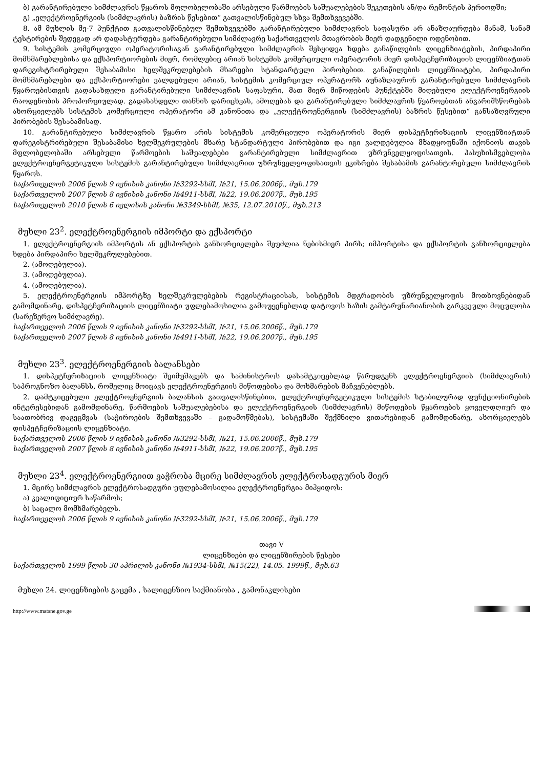ბ) გარანტირებული სიმძლავრის წყაროს მფლობელობაში არსებული წარმოების საშუალებების შეკეთების ან/და რემონტის პერიოდში;
გ) „ელექტროენერგიის (სიმძლავრის) ბაზრის წესებით“ გათვალისწინებულ სხვა შემთხვევებში.
8. ამ მუხლის მე-7 პუნქტით გათვალისწინებულ შემთხვევებში გარანტირებული სიმძლავრის საფასური არ ანაზღაურდება მანამ, სანამ ტესტირების შედეგად არ დადასტურდება გარანტირებული სიმძლავრე საქართველოს მთავრობის მიერ დადგენილი ოდენობით.
9. სისტემის კომერციული ოპერატორისაგან გარანტირებული სიმძლავრის შესყიდვა ხდება განაწილების ლიცენზიატების, პირდაპირი მომხმარებლებისა და ექსპორტიორების მიერ, რომლებიც არიან სისტემის კომერციული ოპერატორის მიერ დისპეტჩერიზაციის ლიცენზიატთან დარეგისტრირებული შესაბამისი ხელშეკრულებების მხარეები სტანდარტული პირობებით. განაწილების ლიცენზიატები, პირდაპირი მომხმარებლები და ექსპორტიორები ვალდებული არიან, სისტემის კომერციულ ოპერატორს აუნაზღაურონ გარანტირებული სიმძლავრის წყაროებისთვის გადასახდელი გარანტირებული სიმძლავრის საფასური, მათ მიერ მიწოდების პუნქტებში მიღებული ელექტროენერგიის რაოდენობის პროპორციულად. გადასახდელი თანხის დარიცხვას, ამოღებას და გარანტირებული სიმძლავრის წყაროებთან ანგარიშსწორებას ახორციელებს სისტემის კომერციული ოპერატორი ამ კანონითა და „ელექტროენერგიის (სიმძლავრის) ბაზრის წესებით“ განსაზღვრული პირობების შესაბამისად.
10. გარანტირებული სიმძლავრის წყარო არის სისტემის კომერციული ოპერატორის მიერ დისპეტჩერიზაციის ლიცენზიატთან დარეგისტრირებული შესაბამისი ხელშეკრულების მხარე სტანდარტული პირობებით და იგი ვალდებულია მზადყოფნაში იქონიოს თავის მფლობელობაში არსებული წარმოების საშუალებები გარანტირებული სიმძლავრით უზრუნველყოფისათვის. პასუხისმგებლობა ელექტროენერგეტიკული სისტემის გარანტირებული სიმძლავრით უზრუნველყოფისათვის ეკისრება შესაბამის გარანტირებული სიმძლავრის წყაროს.
საქართველოს 2006 წლის 9 ივნისის კანონი №3292-სსმI, №21, 15.06.2006წ., მუხ.179
საქართველოს 2007 წლის 8 ივნისის კანონი №4911-სსმI, №22, 19.06.2007წ., მუხ.195
საქართველოს 2010 წლის 6 ივლისის კანონი №3349-სსმI, №35, 12.07.2010წ., მუხ.213
მუხლი 23<sup>2</sup>. ელექტროენერგიის იმპორტი და ექსპორტი
1. ელექტროენერგიის იმპორტის ან ექსპორტის განხორციელება შეუძლია ნებისმიერ პირს; იმპორტისა და ექსპორტის განხორციელება ხდება პირდაპირი ხელშეკრულებებით.
2. (ამოღებულია).
3. (ამოღებულია).
4. (ამოღებულია).
5. ელექტროენერგიის იმპორტზე ხელშეკრულებების რეგისტრაციისას, სისტემის მდგრადობის უზრუნველყოფის მოთხოვნებიდან გამომდინარე, დისპეტჩერიზაციის ლიცენზიატი უფლებამოსილია გამოუყენებლად დატოვოს ხაზის გამტარუნარიანობის გარკვეული მოცულობა (სარეზერვო სიმძლავრე).
საქართველოს 2006 წლის 9 ივნისის კანონი №3292-სსმI, №21, 15.06.2006წ., მუხ.179
საქართველოს 2007 წლის 8 ივნისის კანონი №4911-სსმI, №22, 19.06.2007წ., მუხ.195
მუხლი 23<sup>3</sup>. ელექტროენერგიის ბალანსები
1. დისპეტჩერიზაციის ლიცენზიატი შეიმუშავებს და სამინისტროს დასამტკიცებლად წარუდგენს ელექტროენერგიის (სიმძლავრის) საპროგნოზო ბალანსს, რომელიც მოიცავს ელექტროენერგიის მიწოდებისა და მოხმარების მაჩვენებლებს.
2. დამტკიცებული ელექტროენერგიის ბალანსის გათვალისწინებით, ელექტროენერგეტიკული სისტემის სტაბილურად ფუნქციონირების ინტერესებიდან გამომდინარე, წარმოების საშუალებებისა და ელექტროენერგიის (სიმძლავრის) მიწოდების წყაროების ყოველდღიურ და საათობრივ დაგეგმვას (საჭიროების შემთხვევაში – გადამოწმებას), სისტემაში შექმნილი ვითარებიდან გამომდინარე, ახორციელებს დისპეტჩერიზაციის ლიცენზიატი.
საქართველოს 2006 წლის 9 ივნისის კანონი №3292-სსმI, №21, 15.06.2006წ., მუხ.179
საქართველოს 2007 წლის 8 ივნისის კანონი №4911-სსმI, №22, 19.06.2007წ., მუხ.195
მუხლი 23<sup>4</sup>. ელექტროენერგიით ვაჭრობა მცირე სიმძლავრის ელექტროსადგურის მიერ
1. მცირე სიმძლავრის ელექტროსადგური უფლებამოსილია ელექტროენერგია მიჰყიდოს:
ა) კვალიფიციურ საწარმოს;
ბ) საცალო მომხმარებელს.
საქართველოს 2006 წლის 9 ივნისის კანონი №3292-სსმI, №21, 15.06.2006წ., მუხ.179
თავი V
ლიცენზიები და ლიცენზირების წესები
საქართველოს 1999 წლის 30 აპრილის კანონი №1934-სსმI, №15(22), 14.05. 1999წ., მუხ.63
მუხლი 24. ლიცენზიების გაცემა , სალიცენზიო საქმიანობა , გამონაკლისები
http://www.matsne.gov.ge